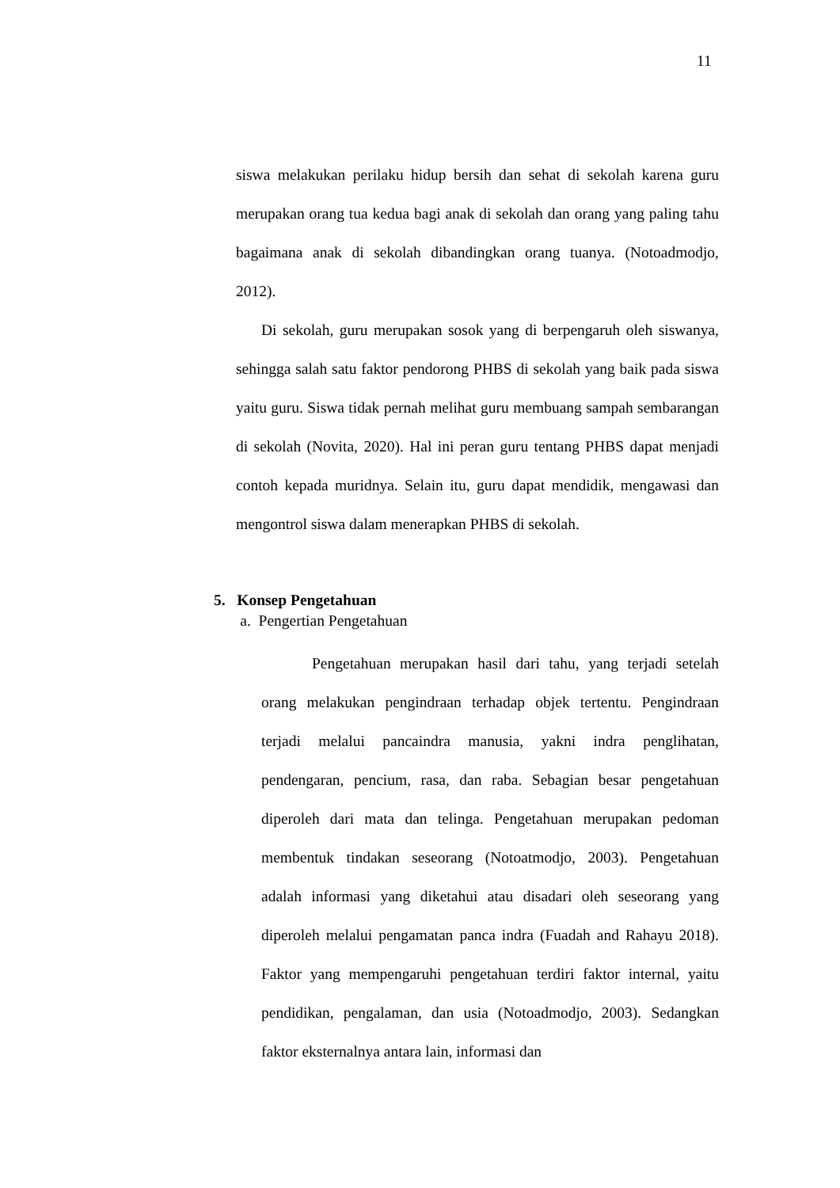11
siswa melakukan perilaku hidup bersih dan sehat di sekolah karena guru merupakan orang tua kedua bagi anak di sekolah dan orang yang paling tahu bagaimana anak di sekolah dibandingkan orang tuanya. (Notoadmodjo, 2012).
Di sekolah, guru merupakan sosok yang di berpengaruh oleh siswanya, sehingga salah satu faktor pendorong PHBS di sekolah yang baik pada siswa yaitu guru. Siswa tidak pernah melihat guru membuang sampah sembarangan di sekolah (Novita, 2020). Hal ini peran guru tentang PHBS dapat menjadi contoh kepada muridnya. Selain itu, guru dapat mendidik, mengawasi dan mengontrol siswa dalam menerapkan PHBS di sekolah.
5. Konsep Pengetahuan
a. Pengertian Pengetahuan
Pengetahuan merupakan hasil dari tahu, yang terjadi setelah orang melakukan pengindraan terhadap objek tertentu. Pengindraan terjadi melalui pancaindra manusia, yakni indra penglihatan, pendengaran, pencium, rasa, dan raba. Sebagian besar pengetahuan diperoleh dari mata dan telinga. Pengetahuan merupakan pedoman membentuk tindakan seseorang (Notoatmodjo, 2003). Pengetahuan adalah informasi yang diketahui atau disadari oleh seseorang yang diperoleh melalui pengamatan panca indra (Fuadah and Rahayu 2018). Faktor yang mempengaruhi pengetahuan terdiri faktor internal, yaitu pendidikan, pengalaman, dan usia (Notoadmodjo, 2003). Sedangkan faktor eksternalnya antara lain, informasi dan